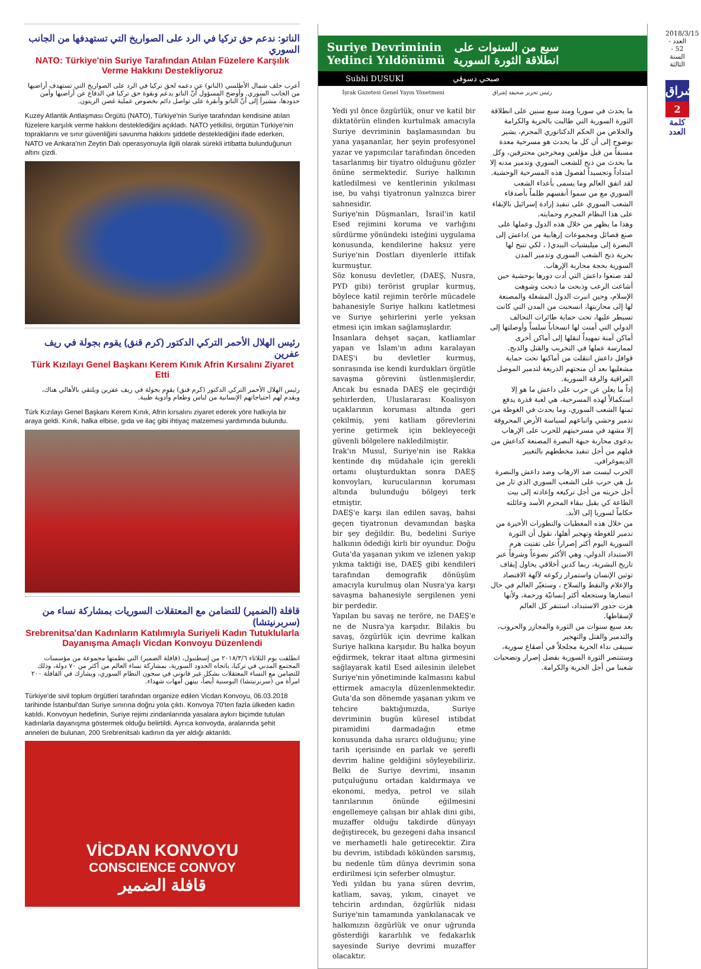الناتو: ندعم حق تركيا في الرد على الصواريخ التي تستهدفها من الجانب السوري
NATO: Türkiye'nin Suriye Tarafından Atılan Füzelere Karşılık Verme Hakkını Destekliyoruz
أعرب حلف شمال الأطلسي (الناتو) عن دعمه لحق تركيا في الرد على الصواريخ التي تستهدف أراضيها من الجانب السوري. وأوضح المسؤول أنّ الناتو يدعم وبقوة حق تركيا في الدفاع عن أراضيها وأمن حدودها، مشيراً إلى أنّ الناتو وأنقرة على تواصل دائم بخصوص عملية غصن الزيتون.
Kuzey Atlantik Antlaşması Örgütü (NATO), Türkiye'nin Suriye tarafından kendisine atılan füzelere karşılık verme hakkını desteklediğini açıkladı. NATO yetkilisi, örgütün Türkiye'nin topraklarını ve sınır güvenliğini savunma hakkını şiddetle desteklediğini ifade ederken, NATO ve Ankara'nın Zeytin Dalı operasyonuyla ilgili olarak sürekli irtibatta bulunduğunun altını çizdi.
رئيس الهلال الأحمر التركي الدكتور (كرم قنق) يقوم بجولة في ريف عفرين
Türk Kızılayı Genel Başkanı Kerem Kınık Afrin Kırsalını Ziyaret Etti
رئيس الهلال الأحمر التركي الدكتور (كرم قنق) يقوم بجولة في ريف عفرين ويلتقي بالأهالي هناك، ويقدم لهم احتياجاتهم الإنسانية من لباس وطعام وأدوية طبية.
Türk Kızılayı Genel Başkanı Kerem Kınık, Afrin kırsalını ziyaret ederek yöre halkıyla bir araya geldi. Kınık, halka elbise, gıda ve ilaç gibi ihtiyaç malzemesi yardımında bulundu.
قافلة (الضمير) للتضامن مع المعتقلات السوريات بمشاركة نساء من (سربرنيتشا)
Srebrenitsa'dan Kadınların Katılımıyla Suriyeli Kadın Tutuklularla Dayanışma Amaçlı Vicdan Konvoyu Düzenlendi
انطلقت يوم الثلاثاء ٢٠١٨/٣/٦ من إسطنبول، (قافلة الضمير) التي نظمتها مجموعة من مؤسسات المجتمع المدني في تركيا، باتجاه الحدود السورية، بمشاركة نساء العالم من أكثر من ٧٠ دولة، وذلك للتضامن مع النساء المعتقلات بشكل غير قانوني في سجون النظام السوري، ويشارك في القافلة ٢٠٠ امرأة من (سربرنيتشا) البوسنية أيضاً، بينهن أمهات شهداء.
Türkiye'de sivil toplum örgütleri tarafından organize edilen Vicdan Konvoyu, 06.03.2018 tarihinde İstanbul'dan Suriye sınırına doğru yola çıktı. Konvoya 70'ten fazla ülkeden kadın katıldı. Konvoyun hedefinin, Suriye rejimi zindanlarında yasalara aykırı biçimde tutulan kadınlarla dayanışma göstermek olduğu belirtildi. Ayrıca konvoyda, aralarında şehit anneleri de bulunan, 200 Srebrenitsalı kadının da yer aldığı aktarıldı.
VİCDAN KONVOYU
CONSCIENCE CONVOY
قافلة الضمير
Suriye Devriminin
Yedinci Yıldönümü سبع من السنوات على
انطلاقة الثورة السورية
Subhi DUSUKİ صبحي دسوقي
İşrak Gazetesi Genel Yayın Yönetmeni رئيس تحرير صحيفة إشراق
Yedi yıl önce özgürlük, onur ve katil bir diktatörün elinden kurtulmak amacıyla Suriye devriminin başlamasından bu yana yaşananlar, her şeyin profesyonel yazar ve yapımcılar tarafından önceden tasarlanmış bir tiyatro olduğunu gözler önüne sermektedir. Suriye halkının katledilmesi ve kentlerinin yıkılması ise, bu vahşi tiyatronun yalnızca birer sahnesidir.
Suriye'nin Düşmanları, İsrail'in katil Esed rejimini koruma ve varlığını sürdürme yönündeki isteğini uygulama konusunda, kendilerine haksız yere Suriye'nin Dostları diyenlerle ittifak kurmuştur.
Söz konusu devletler, (DAEŞ, Nusra, PYD gibi) terörist gruplar kurmuş, böylece katil rejimin terörle mücadele bahanesiyle Suriye halkını katletmesi ve Suriye şehirlerini yerle yeksan etmesi için imkan sağlamışlardır.
İnsanlara dehşet saçan, katliamlar yapan ve İslam'ın adını karalayan DAEŞ'i bu devletler kurmuş, sonrasında ise kendi kurdukları örgütle savaşma görevini üstlenmişlerdir. Ancak bu esnada DAEŞ ele geçirdiği şehirlerden, Uluslararası Koalisyon uçaklarının koruması altında geri çekilmiş, yeni katliam görevlerini yerine getirmek için bekleyeceği güvenli bölgelere nakledilmiştir.
Irak'ın Musul, Suriye'nin ise Rakka kentinde dış müdahale için gerekli ortamı oluşturduktan sonra DAEŞ konvoyları, kurucularının koruması altında bulunduğu bölgeyi terk etmiştir.
DAEŞ'e karşı ilan edilen savaş, bahsi geçen tiyatronun devamından başka bir şey değildir. Bu, bedelini Suriye halkının ödediği kirli bir oyundur. Doğu Guta'da yaşanan yıkım ve izlenen yakıp yıkma taktiği ise, DAEŞ gibi kendileri tarafından demografik dönüşüm amacıyla kurulmuş olan Nusra'ya karşı savaşma bahanesiyle sergilenen yeni bir perdedir.
Yapılan bu savaş ne teröre, ne DAEŞ'e ne de Nusra'ya karşıdır. Bilakis bu savaş, özgürlük için devrime kalkan Suriye halkına karşıdır. Bu halka boyun eğdirmek, tekrar itaat altına girmesini sağlayarak katil Esed ailesinin ilelebet Suriye'nin yönetiminde kalmasını kabul ettirmek amacıyla düzenlenmektedir. Guta'da son dönemde yaşanan yıkım ve tehcire baktığımızda, Suriye devriminin bugün küresel istibdat piramidini darmadağın etme konusunda daha ısrarcı olduğunu; yine tarih içerisinde en parlak ve şerefli devrim haline geldiğini söyleyebiliriz. Belki de Suriye devrimi, insanın putçuluğunu ortadan kaldırmaya ve ekonomi, medya, petrol ve silah tanrılarının önünde eğilmesini engellemeye çalışan bir ahlak dini gibi, muzaffer olduğu takdirde dünyayı değiştirecek, bu gezegeni daha insancıl ve merhametli hale getirecektir. Zira bu devrim, istibdadı kökünden sarsmış, bu nedenle tüm dünya devrimin sona erdirilmesi için seferber olmuştur.
Yedi yıldan bu yana süren devrim, katliam, savaş, yıkım, cinayet ve tehcirin ardından, özgürlük nidası Suriye'nin tamamında yankılanacak ve halkımızın özgürlük ve onur uğrunda gösterdiği kararlılık ve fedakarlık sayesinde Suriye devrimi muzaffer olacaktır.
ما يحدث في سوريا ومنذ سبع سنين على انطلاقة الثورة السورية التي طالبت بالحرية والكرامة والخلاص من الحكم الدكتاتوري المجرم، يشير بوضوح إلى أن كل ما يحدث هو مسرحية معدة مسبقاً من قبل مؤلفين ومخرجين محترفين، وكل ما يحدث من ذبح للشعب السوري وتدمير مدنه إلا امتداداً وتجسيداً لفصول هذه المسرحية الوحشية.
لقد اتفق العالم وما يسمى بأعداء الشعب السوري مع من سموا أنفسهم ظلماً بأصدقاء الشعب السوري على تنفيذ إرادة إسرائيل بالإبقاء على هذا النظام المجرم وحمايته.
وهذا ما يظهر من خلال هذه الدول وعملها على صنع فصائل ومجموعات إرهابية من )داعش إلى النصرة إلى ميليشيات البيدي( ، لكي تتيح لها بحرية ذبح الشعب السوري وتدمير المدن السورية بحجة محاربة الإرهاب.
لقد صنعوا داعش التي أدت دورها بوحشية حين أشاعت الرعب وذبحت ما ذبحت وشوهت الإسلام، وحين انبرت الدول المشغلة والمصنعة لها إلى محاربتها، انسحبت من المدن التي كانت تسيطر عليها، تحت حماية طائرات التحالف الدولي التي أمنت لها انسحاباً سلساً وأوصلتها إلى أماكن آمنة تمهيداً لنقلها إلى أماكن أخرى لممارسة عملها في التخريب والقتل والذبح.
قوافل داعش انتقلت من أماكنها تحت حماية مشغليها بعد أن منحتهم الذريعة لتدمير الموصل العراقية والرقة السورية.
إذاً ما يعلن عن حرب على داعش ما هو إلا استكمالاً لهذه المسرحية، هي لعبة قذرة يدفع ثمنها الشعب السوري، وما يحدث في الغوطة من تدمير وحشي واتباعهم لسياسة الأرض المحروقة إلا مشهد في مسرحيتهم للحرب على الإرهاب بدعوى محاربة جبهة النصرة المصنعة كداعش من قبلهم من أجل تنفيذ مخططهم بالتغيير الديموغرافي.
الحرب ليست ضد الارهاب وضد داعش والنصرة بل هي حرب على الشعب السوري الذي ثار من أجل حريته من أجل تركيعه وإعادته إلى بيت الطاعة كي يقبل ببقاء المجرم الأسد وعائلته حكاماً لسوريا إلى الأبد.
من خلال هذه المعطيات والتطورات الأخيرة من تدمير للغوطة وتهجير أهلها، نقول أن الثورة السورية اليوم أكثر إصراراً على تفتيت هرم الاستبداد الدولي، وهي الأكثر نصوعاً وشرفاً عبر تاريخ البشرية، ربما كدين أخلاقي يحاول إيقاف توثين الإنسان واستمرار ركوعه لآلهة الاقتصاد والإعلام والنفط والسلاح ، وستغيّر العالم في حال انتصارها وستجعله أكثر إنسانيّة ورحمة، ولأنها هزت جذور الاستبداد، استنفر كل العالم لإسقاطها.
بعد سبع سنوات من الثورة والمجازر والحروب، والتدمير والقتل والتهجير
سيبقى نداء الحرية مجلجلاً في أصقاع سورية، وستنتصر الثورة السورية بفضل إصرار وتضحيات شعبنا من أجل الحرية والكرامة.
2018/3/15 - العدد 52 - السنة الثالثة
إشراق
2
كلمة العدد